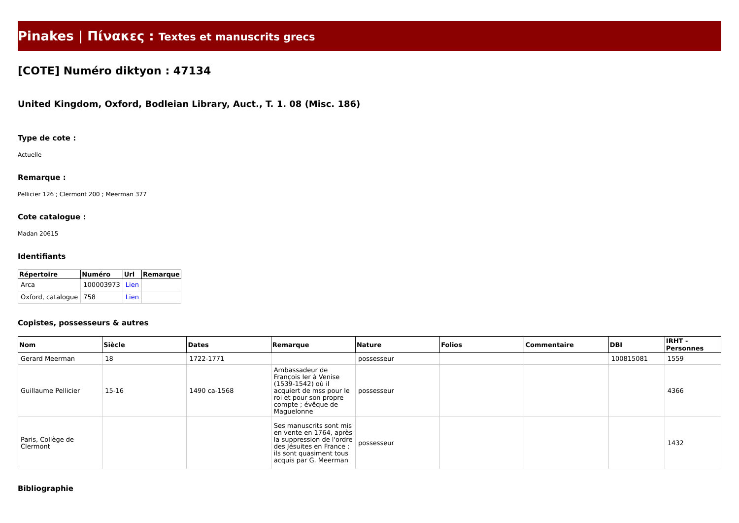Pinakes | Πίνακες : Textes et manuscrits grecs
[COTE] Numéro diktyon : 47134
United Kingdom, Oxford, Bodleian Library, Auct., T. 1. 08 (Misc. 186)
Type de cote :
Actuelle
Remarque :
Pellicier 126 ; Clermont 200 ; Meerman 377
Cote catalogue :
Madan 20615
Identifiants
| Répertoire | Numéro | Url | Remarque |
| --- | --- | --- | --- |
| Arca | 100003973 | Lien | |
| Oxford, catalogue | 758 | Lien | |
Copistes, possesseurs & autres
| Nom | Siècle | Dates | Remarque | Nature | Folios | Commentaire | DBI | IRHT - Personnes |
| --- | --- | --- | --- | --- | --- | --- | --- | --- |
| Gerard Meerman | 18 | 1722-1771 | | possesseur | | | 100815081 | 1559 |
| Guillaume Pellicier | 15-16 | 1490 ca-1568 | Ambassadeur de François Ier à Venise (1539-1542) où il acquiert de mss pour le roi et pour son propre compte ; évêque de Maguelonne | possesseur | | | | 4366 |
| Paris, Collège de Clermont | | | Ses manuscrits sont mis en vente en 1764, après la suppression de l'ordre des Jésuites en France ; ils sont quasiment tous acquis par G. Meerman | possesseur | | | | 1432 |
Bibliographie